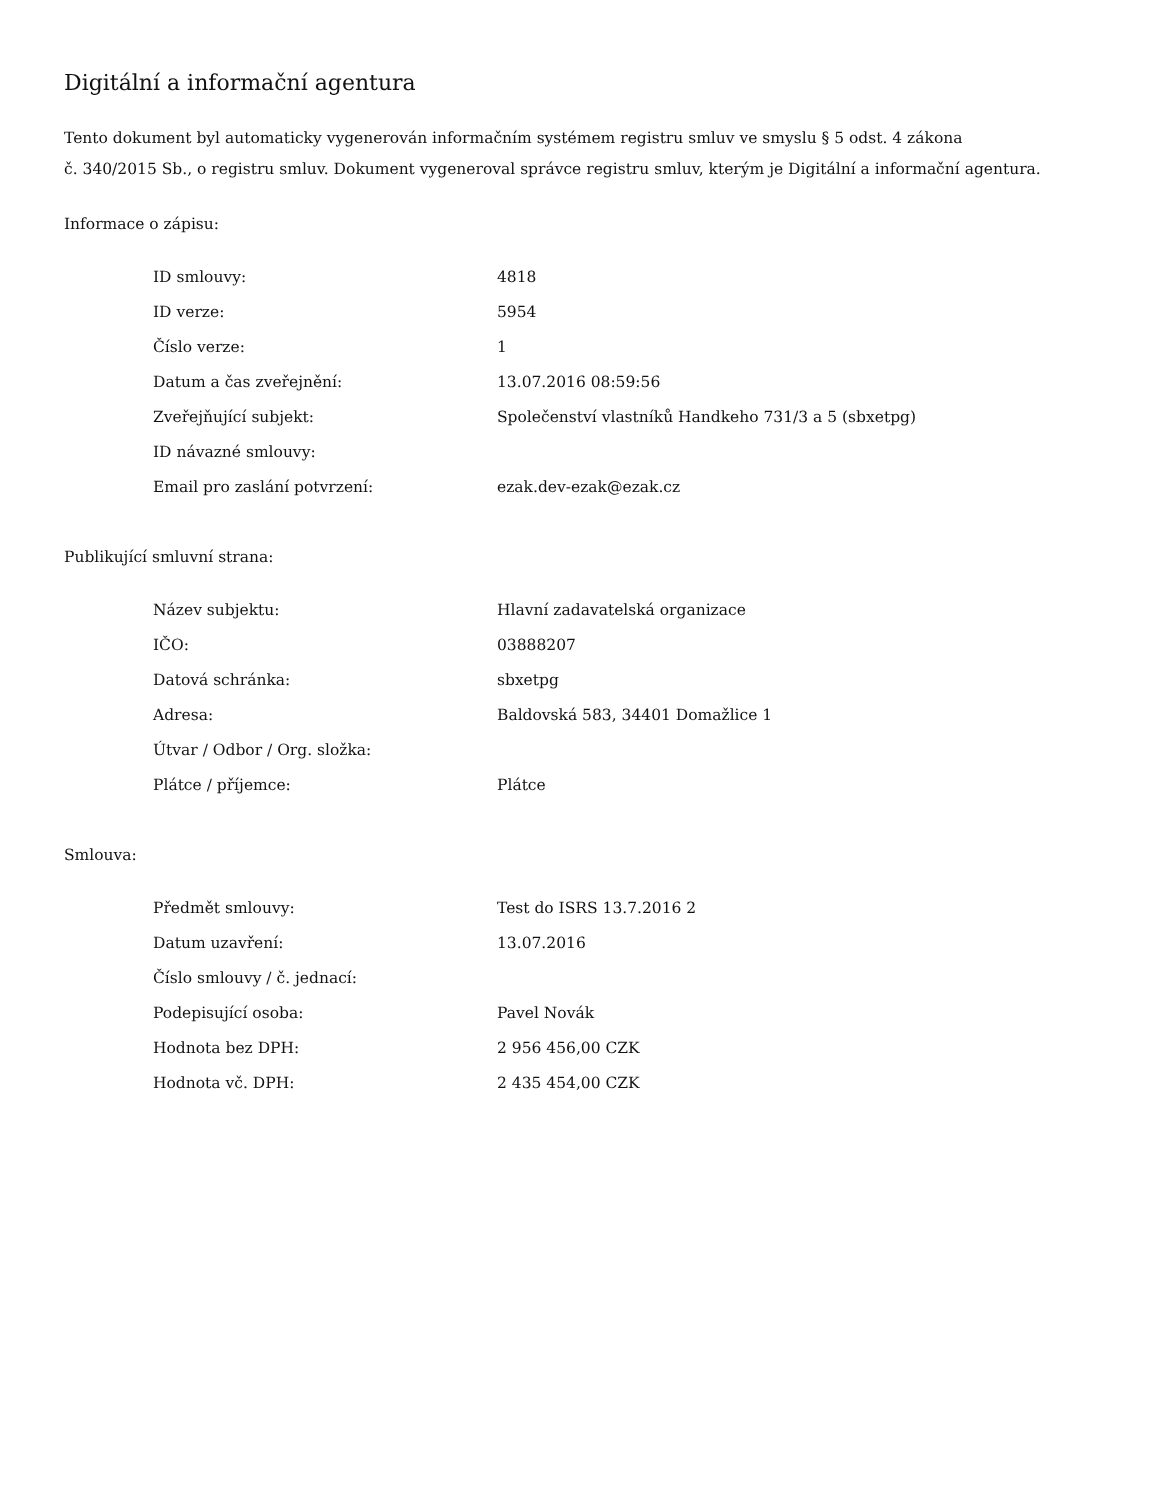Digitální a informační agentura
Tento dokument byl automaticky vygenerován informačním systémem registru smluv ve smyslu § 5 odst. 4 zákona
č. 340/2015 Sb., o registru smluv. Dokument vygeneroval správce registru smluv, kterým je Digitální a informační agentura.
Informace o zápisu:
| ID smlouvy: | 4818 |
| ID verze: | 5954 |
| Číslo verze: | 1 |
| Datum a čas zveřejnění: | 13.07.2016 08:59:56 |
| Zveřejňující subjekt: | Společenství vlastníků Handkeho 731/3 a 5 (sbxetpg) |
| ID návazné smlouvy: | |
| Email pro zaslání potvrzení: | ezak.dev-ezak@ezak.cz |
Publikující smluvní strana:
| Název subjektu: | Hlavní zadavatelská organizace |
| IČO: | 03888207 |
| Datová schránka: | sbxetpg |
| Adresa: | Baldovská 583, 34401 Domažlice 1 |
| Útvar / Odbor / Org. složka: | |
| Plátce / příjemce: | Plátce |
Smlouva:
| Předmět smlouvy: | Test do ISRS 13.7.2016 2 |
| Datum uzavření: | 13.07.2016 |
| Číslo smlouvy / č. jednací: | |
| Podepisující osoba: | Pavel Novák |
| Hodnota bez DPH: | 2 956 456,00 CZK |
| Hodnota vč. DPH: | 2 435 454,00 CZK |